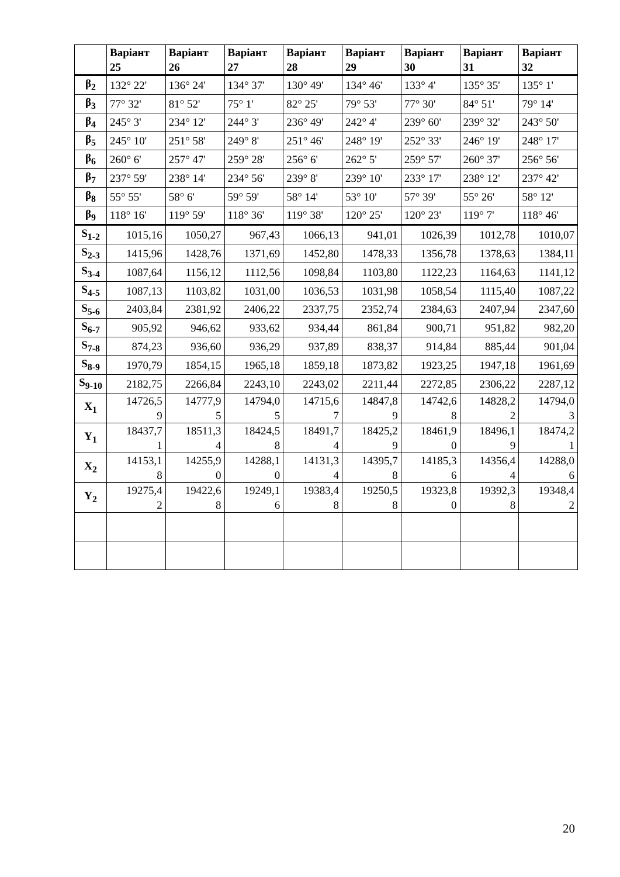| | Варіант 25 | Варіант 26 | Варіант 27 | Варіант 28 | Варіант 29 | Варіант 30 | Варіант 31 | Варіант 32 |
| --- | --- | --- | --- | --- | --- | --- | --- | --- |
| β<sub>2</sub> | 132° 22' | 136° 24' | 134° 37' | 130° 49' | 134° 46' | 133° 4' | 135° 35' | 135° 1' |
| β<sub>3</sub> | 77° 32' | 81° 52' | 75° 1' | 82° 25' | 79° 53' | 77° 30' | 84° 51' | 79° 14' |
| β<sub>4</sub> | 245° 3' | 234° 12' | 244° 3' | 236° 49' | 242° 4' | 239° 60' | 239° 32' | 243° 50' |
| β<sub>5</sub> | 245° 10' | 251° 58' | 249° 8' | 251° 46' | 248° 19' | 252° 33' | 246° 19' | 248° 17' |
| β<sub>6</sub> | 260° 6' | 257° 47' | 259° 28' | 256° 6' | 262° 5' | 259° 57' | 260° 37' | 256° 56' |
| β<sub>7</sub> | 237° 59' | 238° 14' | 234° 56' | 239° 8' | 239° 10' | 233° 17' | 238° 12' | 237° 42' |
| β<sub>8</sub> | 55° 55' | 58° 6' | 59° 59' | 58° 14' | 53° 10' | 57° 39' | 55° 26' | 58° 12' |
| β<sub>9</sub> | 118° 16' | 119° 59' | 118° 36' | 119° 38' | 120° 25' | 120° 23' | 119° 7' | 118° 46' |
| S<sub>1-2</sub> | 1015,16 | 1050,27 | 967,43 | 1066,13 | 941,01 | 1026,39 | 1012,78 | 1010,07 |
| S<sub>2-3</sub> | 1415,96 | 1428,76 | 1371,69 | 1452,80 | 1478,33 | 1356,78 | 1378,63 | 1384,11 |
| S<sub>3-4</sub> | 1087,64 | 1156,12 | 1112,56 | 1098,84 | 1103,80 | 1122,23 | 1164,63 | 1141,12 |
| S<sub>4-5</sub> | 1087,13 | 1103,82 | 1031,00 | 1036,53 | 1031,98 | 1058,54 | 1115,40 | 1087,22 |
| S<sub>5-6</sub> | 2403,84 | 2381,92 | 2406,22 | 2337,75 | 2352,74 | 2384,63 | 2407,94 | 2347,60 |
| S<sub>6-7</sub> | 905,92 | 946,62 | 933,62 | 934,44 | 861,84 | 900,71 | 951,82 | 982,20 |
| S<sub>7-8</sub> | 874,23 | 936,60 | 936,29 | 937,89 | 838,37 | 914,84 | 885,44 | 901,04 |
| S<sub>8-9</sub> | 1970,79 | 1854,15 | 1965,18 | 1859,18 | 1873,82 | 1923,25 | 1947,18 | 1961,69 |
| S<sub>9-10</sub> | 2182,75 | 2266,84 | 2243,10 | 2243,02 | 2211,44 | 2272,85 | 2306,22 | 2287,12 |
| X<sub>1</sub> | 14726,5 9 | 14777,9 5 | 14794,0 5 | 14715,6 7 | 14847,8 9 | 14742,6 8 | 14828,2 2 | 14794,0 3 |
| Y<sub>1</sub> | 18437,7 1 | 18511,3 4 | 18424,5 8 | 18491,7 4 | 18425,2 9 | 18461,9 0 | 18496,1 9 | 18474,2 1 |
| X<sub>2</sub> | 14153,1 8 | 14255,9 0 | 14288,1 0 | 14131,3 4 | 14395,7 8 | 14185,3 6 | 14356,4 4 | 14288,0 6 |
| Y<sub>2</sub> | 19275,4 2 | 19422,6 8 | 19249,1 6 | 19383,4 8 | 19250,5 8 | 19323,8 0 | 19392,3 8 | 19348,4 2 |
20